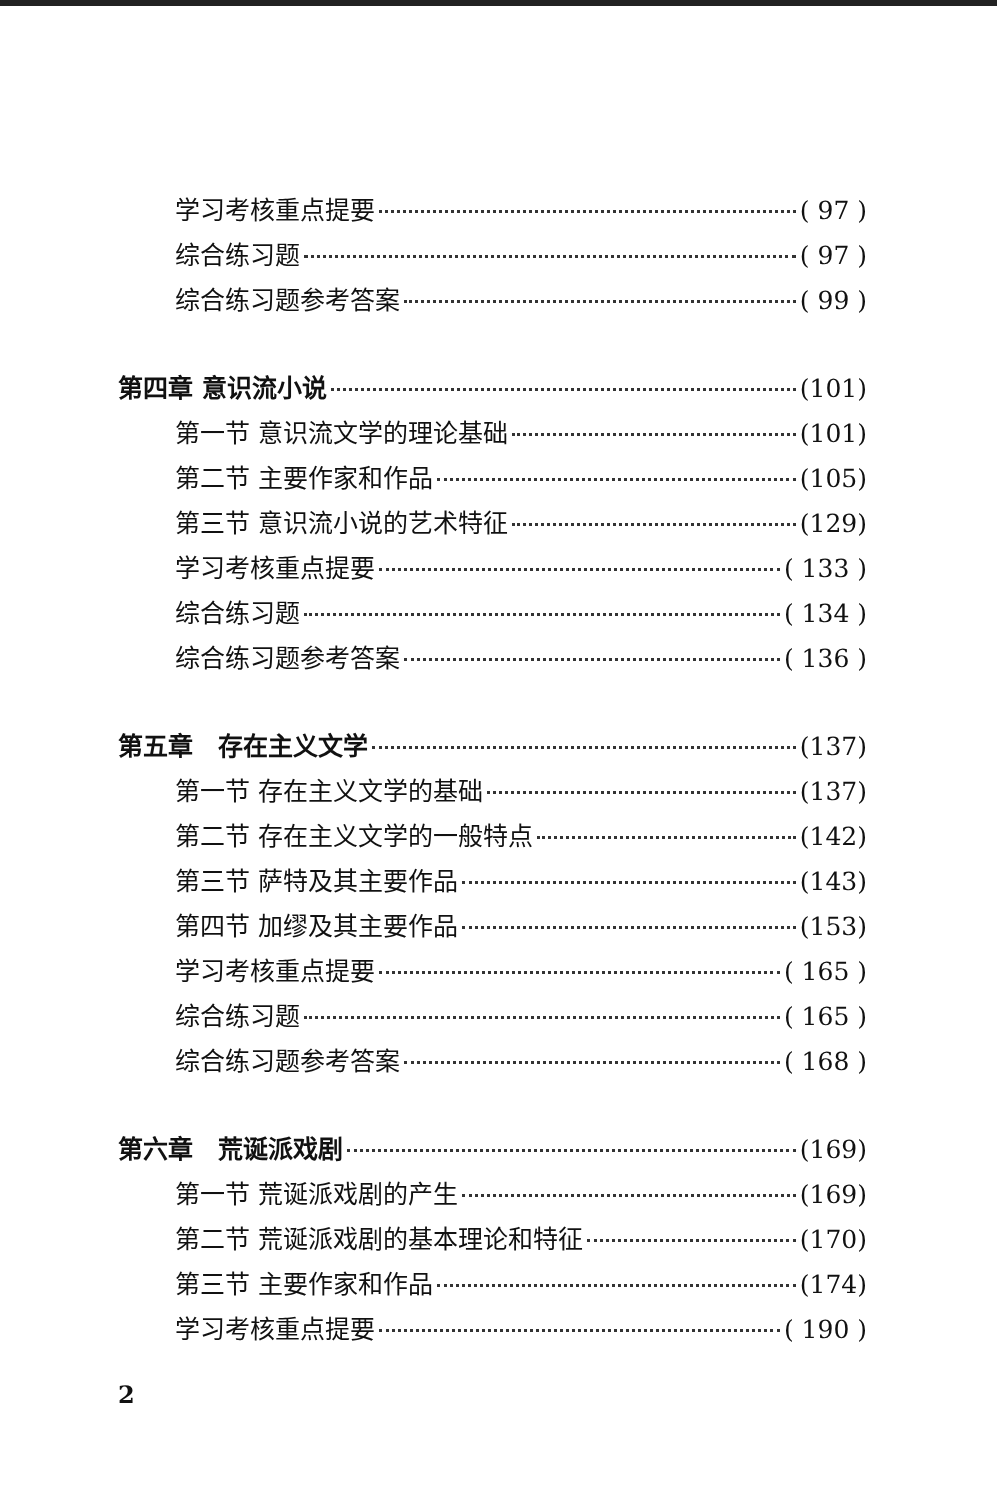学习考核重点提要 ( 97 )
综合练习题 ( 97 )
综合练习题参考答案 ( 99 )
第四章 意识流小说 (101)
第一节 意识流文学的理论基础 (101)
第二节 主要作家和作品 (105)
第三节 意识流小说的艺术特征 (129)
学习考核重点提要 ( 133 )
综合练习题 ( 134 )
综合练习题参考答案 ( 136 )
第五章　存在主义文学 (137)
第一节 存在主义文学的基础 (137)
第二节 存在主义文学的一般特点 (142)
第三节 萨特及其主要作品 (143)
第四节 加缪及其主要作品 (153)
学习考核重点提要 ( 165 )
综合练习题 ( 165 )
综合练习题参考答案 ( 168 )
第六章　荒诞派戏剧 (169)
第一节 荒诞派戏剧的产生 (169)
第二节 荒诞派戏剧的基本理论和特征 (170)
第三节 主要作家和作品 (174)
学习考核重点提要 ( 190 )
2